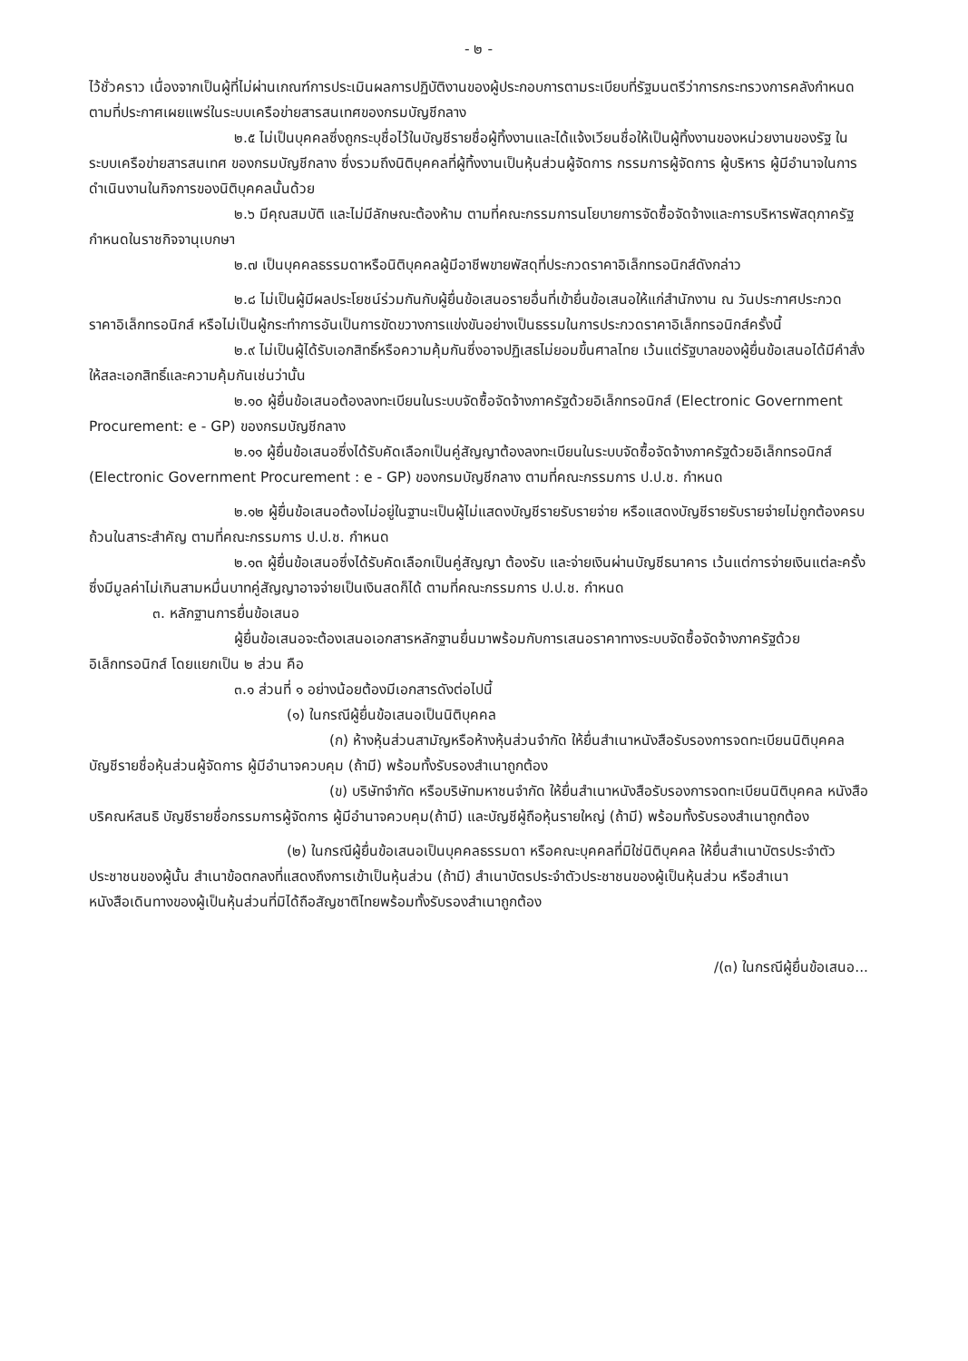- ๒ -
ไว้ชั่วคราว เนื่องจากเป็นผู้ที่ไม่ผ่านเกณฑ์การประเมินผลการปฏิบัติงานของผู้ประกอบการตามระเบียบที่รัฐมนตรีว่าการกระทรวงการคลังกำหนดตามที่ประกาศเผยแพร่ในระบบเครือข่ายสารสนเทศของกรมบัญชีกลาง
๒.๕ ไม่เป็นบุคคลซึ่งถูกระบุชื่อไว้ในบัญชีรายชื่อผู้ทิ้งงานและได้แจ้งเวียนชื่อให้เป็นผู้ทิ้งงานของหน่วยงานของรัฐ ในระบบเครือข่ายสารสนเทศ ของกรมบัญชีกลาง ซึ่งรวมถึงนิติบุคคลที่ผู้ทิ้งงานเป็นหุ้นส่วนผู้จัดการ กรรมการผู้จัดการ ผู้บริหาร ผู้มีอำนาจในการดำเนินงานในกิจการของนิติบุคคลนั้นด้วย
๒.๖ มีคุณสมบัติ และไม่มีลักษณะต้องห้าม ตามที่คณะกรรมการนโยบายการจัดซื้อจัดจ้างและการบริหารพัสดุภาครัฐกำหนดในราชกิจจานุเบกษา
๒.๗ เป็นบุคคลธรรมดาหรือนิติบุคคลผู้มีอาชีพขายพัสดุที่ประกวดราคาอิเล็กทรอนิกส์ดังกล่าว
๒.๘ ไม่เป็นผู้มีผลประโยชน์ร่วมกันกับผู้ยื่นข้อเสนอรายอื่นที่เข้ายื่นข้อเสนอให้แก่สำนักงาน ณ วันประกาศประกวดราคาอิเล็กทรอนิกส์ หรือไม่เป็นผู้กระทำการอันเป็นการขัดขวางการแข่งขันอย่างเป็นธรรมในการประกวดราคาอิเล็กทรอนิกส์ครั้งนี้
๒.๙ ไม่เป็นผู้ได้รับเอกสิทธิ์หรือความคุ้มกันซึ่งอาจปฏิเสธไม่ยอมขึ้นศาลไทย เว้นแต่รัฐบาลของผู้ยื่นข้อเสนอได้มีคำสั่งให้สละเอกสิทธิ์และความคุ้มกันเช่นว่านั้น
๒.๑๐ ผู้ยื่นข้อเสนอต้องลงทะเบียนในระบบจัดซื้อจัดจ้างภาครัฐด้วยอิเล็กทรอนิกส์ (Electronic Government Procurement: e - GP) ของกรมบัญชีกลาง
๒.๑๑ ผู้ยื่นข้อเสนอซึ่งได้รับคัดเลือกเป็นคู่สัญญาต้องลงทะเบียนในระบบจัดซื้อจัดจ้างภาครัฐด้วยอิเล็กทรอนิกส์ (Electronic Government Procurement : e - GP) ของกรมบัญชีกลาง ตามที่คณะกรรมการ ป.ป.ช. กำหนด
๒.๑๒ ผู้ยื่นข้อเสนอต้องไม่อยู่ในฐานะเป็นผู้ไม่แสดงบัญชีรายรับรายจ่าย หรือแสดงบัญชีรายรับรายจ่ายไม่ถูกต้องครบถ้วนในสาระสำคัญ ตามที่คณะกรรมการ ป.ป.ช. กำหนด
๒.๑๓ ผู้ยื่นข้อเสนอซึ่งได้รับคัดเลือกเป็นคู่สัญญา ต้องรับ และจ่ายเงินผ่านบัญชีธนาคาร เว้นแต่การจ่ายเงินแต่ละครั้ง ซึ่งมีมูลค่าไม่เกินสามหมื่นบาทคู่สัญญาอาจจ่ายเป็นเงินสดก็ได้ ตามที่คณะกรรมการ ป.ป.ช. กำหนด
๓. หลักฐานการยื่นข้อเสนอ
ผู้ยื่นข้อเสนอจะต้องเสนอเอกสารหลักฐานยื่นมาพร้อมกับการเสนอราคาทางระบบจัดซื้อจัดจ้างภาครัฐด้วยอิเล็กทรอนิกส์ โดยแยกเป็น ๒ ส่วน คือ
๓.๑ ส่วนที่ ๑ อย่างน้อยต้องมีเอกสารดังต่อไปนี้
(๑) ในกรณีผู้ยื่นข้อเสนอเป็นนิติบุคคล
(ก) ห้างหุ้นส่วนสามัญหรือห้างหุ้นส่วนจำกัด ให้ยื่นสำเนาหนังสือรับรองการจดทะเบียนนิติบุคคล บัญชีรายชื่อหุ้นส่วนผู้จัดการ ผู้มีอำนาจควบคุม (ถ้ามี) พร้อมทั้งรับรองสำเนาถูกต้อง
(ข) บริษัทจำกัด หรือบริษัทมหาชนจำกัด ให้ยื่นสำเนาหนังสือรับรองการจดทะเบียนนิติบุคคล หนังสือบริคณห์สนธิ บัญชีรายชื่อกรรมการผู้จัดการ ผู้มีอำนาจควบคุม(ถ้ามี) และบัญชีผู้ถือหุ้นรายใหญ่ (ถ้ามี) พร้อมทั้งรับรองสำเนาถูกต้อง
(๒) ในกรณีผู้ยื่นข้อเสนอเป็นบุคคลธรรมดา หรือคณะบุคคลที่มิใช่นิติบุคคล ให้ยื่นสำเนาบัตรประจำตัวประชาชนของผู้นั้น สำเนาข้อตกลงที่แสดงถึงการเข้าเป็นหุ้นส่วน (ถ้ามี) สำเนาบัตรประจำตัวประชาชนของผู้เป็นหุ้นส่วน หรือสำเนาหนังสือเดินทางของผู้เป็นหุ้นส่วนที่มิได้ถือสัญชาติไทยพร้อมทั้งรับรองสำเนาถูกต้อง
/(๓) ในกรณีผู้ยื่นข้อเสนอ...